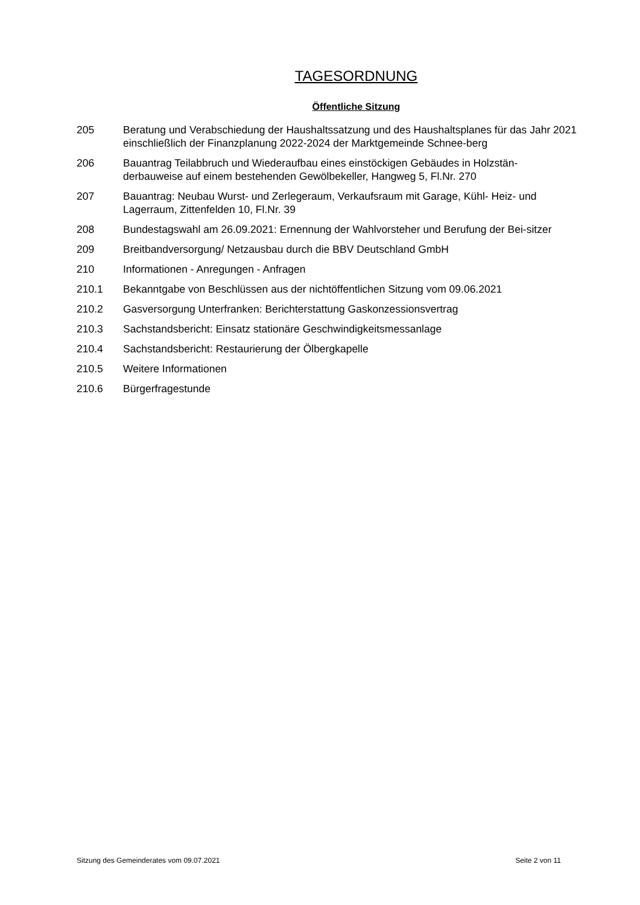TAGESORDNUNG
Öffentliche Sitzung
205 Beratung und Verabschiedung der Haushaltssatzung und des Haushaltsplanes für das Jahr 2021 einschließlich der Finanzplanung 2022-2024 der Marktgemeinde Schnee-berg
206 Bauantrag Teilabbruch und Wiederaufbau eines einstöckigen Gebäudes in Holzstän-derbauweise auf einem bestehenden Gewölbekeller, Hangweg 5, Fl.Nr. 270
207 Bauantrag: Neubau Wurst- und Zerlegeraum, Verkaufsraum mit Garage, Kühl- Heiz- und Lagerraum, Zittenfelden 10, Fl.Nr. 39
208 Bundestagswahl am 26.09.2021: Ernennung der Wahlvorsteher und Berufung der Bei-sitzer
209 Breitbandversorgung/ Netzausbau durch die BBV Deutschland GmbH
210 Informationen - Anregungen - Anfragen
210.1 Bekanntgabe von Beschlüssen aus der nichtöffentlichen Sitzung vom 09.06.2021
210.2 Gasversorgung Unterfranken: Berichterstattung Gaskonzessionsvertrag
210.3 Sachstandsbericht: Einsatz stationäre Geschwindigkeitsmessanlage
210.4 Sachstandsbericht: Restaurierung der Ölbergkapelle
210.5 Weitere Informationen
210.6 Bürgerfragestunde
Sitzung des Gemeinderates vom 09.07.2021 Seite 2 von 11